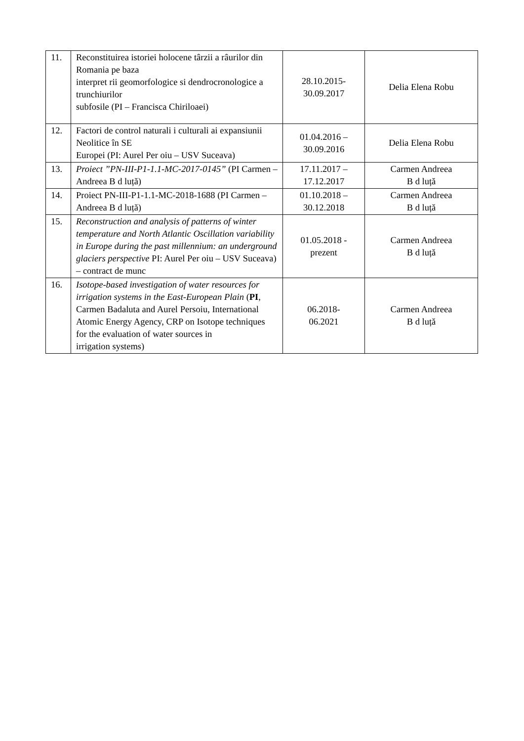| 11. | Reconstituirea istoriei holocene târzii a râurilor din Romania pe baza interpret rii geomorfologice si dendrocronologice a trunchiurilor subfosile (PI – Francisca Chiriloaei) | 28.10.2015- 30.09.2017 | Delia Elena Robu |
| 12. | Factori de control naturali i culturali ai expansiunii Neolitice în SE Europei (PI: Aurel Per oiu – USV Suceava) | 01.04.2016 – 30.09.2016 | Delia Elena Robu |
| 13. | Proiect ”PN-III-P1-1.1-MC-2017-0145” (PI Carmen – Andreea B d luță) | 17.11.2017 – 17.12.2017 | Carmen Andreea B d luță |
| 14. | Proiect PN-III-P1-1.1-MC-2018-1688 (PI Carmen – Andreea B d luță) | 01.10.2018 – 30.12.2018 | Carmen Andreea B d luță |
| 15. | Reconstruction and analysis of patterns of winter temperature and North Atlantic Oscillation variability in Europe during the past millennium: an underground glaciers perspective PI: Aurel Per oiu – USV Suceava) – contract de munc | 01.05.2018 - prezent | Carmen Andreea B d luță |
| 16. | Isotope-based investigation of water resources for irrigation systems in the East-European Plain ( PI , Carmen Badaluta and Aurel Persoiu, International Atomic Energy Agency, CRP on Isotope techniques for the evaluation of water sources in irrigation systems) | 06.2018- 06.2021 | Carmen Andreea B d luță |